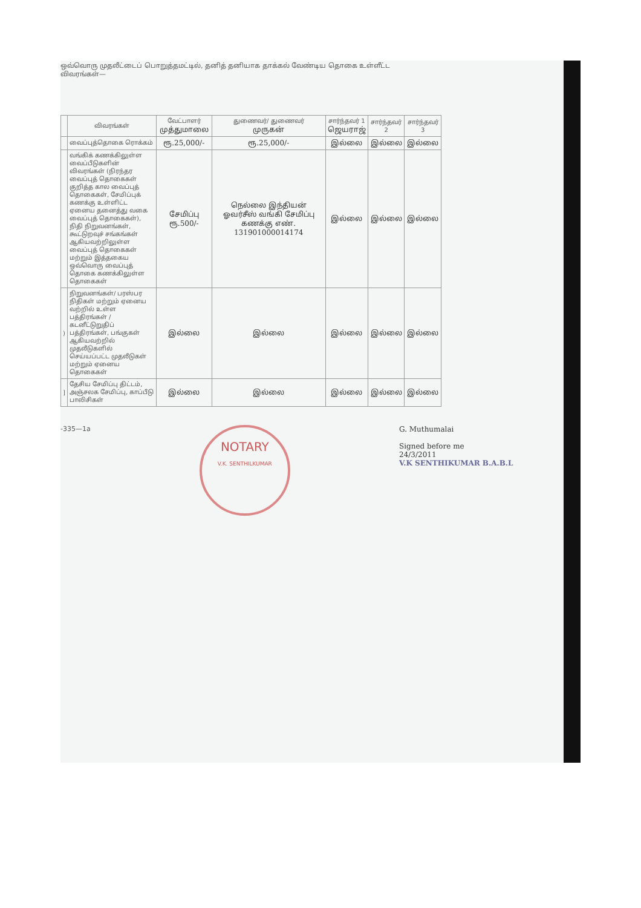ஒவ்வொரு முதலீட்டைப் பொறுத்தமட்டில், தனித் தனியாக தாக்கல் வேண்டிய தொகை உள்ளீட்ட
விவரங்கள்—
| | விவரங்கள் | வேட்பாளர் முத்துமாலை | துணைவர்/ துணைவர் முருகன் | சார்ந்தவர் 1 ஜெயராஜ் | சார்ந்தவர் 2 | சார்ந்தவர் 3 |
| --- | --- | --- | --- | --- | --- | --- |
| | வைப்புத்தொகை ரொக்கம் | ரூ.25,000/- | ரூ.25,000/- | இல்லை | இல்லை | இல்லை |
| | வங்கிக் கணக்கிலுள்ள வைப்பீடுகளின் விவரங்கள் (நிரந்தர வைப்புத் தொகைகள் குறித்த கால வைப்புத் தொகைகள், சேமிப்புக் கணக்கு உள்ளிட்ட ஏனைய தனைத்து வகை வைப்புத் தொகைகள்), நிதி நிறுவனங்கள், கூட்டுறவுச் சங்கங்கள் ஆகியவற்றிலுள்ள வைப்புத் தொகைகள் மற்றும் இத்தகைய ஒவ்வொரு வைப்புத் தொகை கணக்கிலுள்ள தொகைகள் | சேமிப்பு ரூ.500/- | நெல்லை இந்தியன் ஓவர்சீஸ் வங்கி சேமிப்பு கணக்கு எண். 131901000014174 | இல்லை | இல்லை | இல்லை |
| ) | நிறுவனங்கள்/ பரஸ்பர நிதிகள் மற்றும் ஏனைய வற்றில் உள்ள பத்திரங்கள் / கடனீட்டுறுதிப் பத்திரங்கள், பங்குகள் ஆகியவற்றில் முதலீடுகளில் செய்யப்பட்ட முதலீடுகள் மற்றும் ஏனைய தொகைகள் | இல்லை | இல்லை | இல்லை | இல்லை | இல்லை |
| ] | தேசிய சேமிப்பு திட்டம், அஞ்சலக சேமிப்பு, காப்பீடு பாலிசிகள் | இல்லை | இல்லை | இல்லை | இல்லை | இல்லை |
-335—1a
NOTARY
V.K. SENTHILKUMAR
G. Muthumalai
Signed before me
24/3/2011
V.K SENTHIKUMAR B.A.B.L